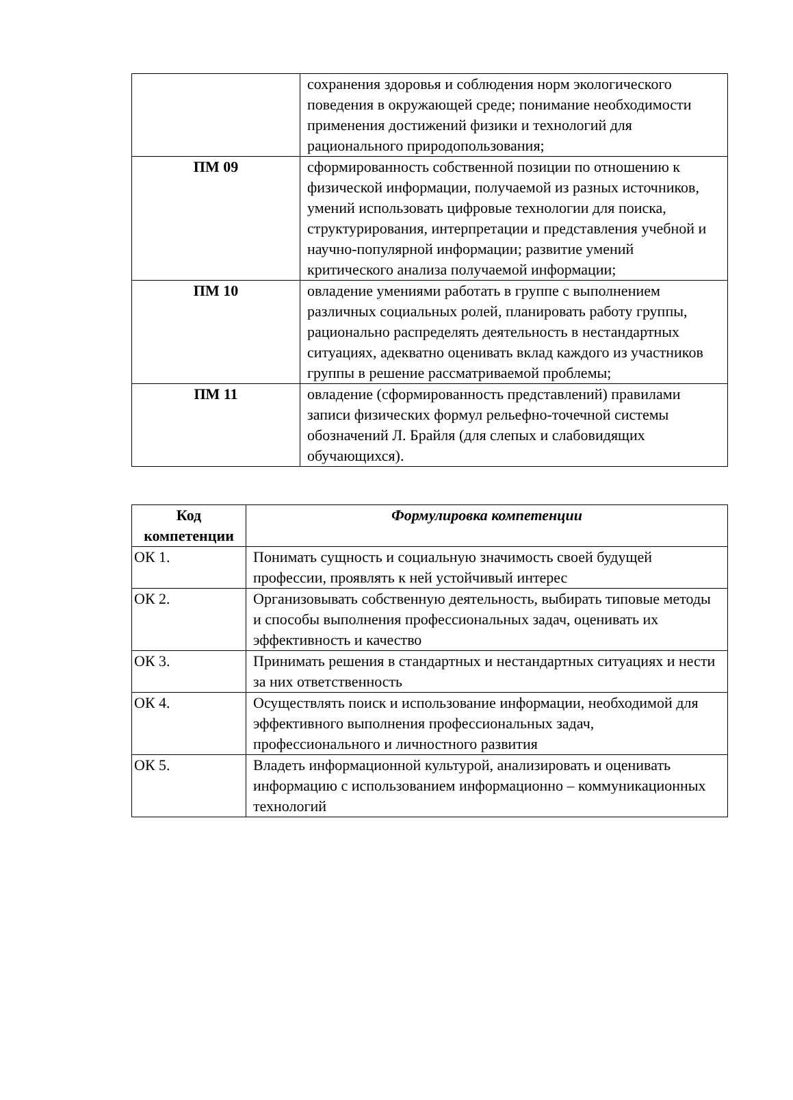| | сохранения здоровья и соблюдения норм экологического поведения в окружающей среде; понимание необходимости применения достижений физики и технологий для рационального природопользования; |
| ПМ 09 | сформированность собственной позиции по отношению к физической информации, получаемой из разных источников, умений использовать цифровые технологии для поиска, структурирования, интерпретации и представления учебной и научно-популярной информации; развитие умений критического анализа получаемой информации; |
| ПМ 10 | овладение умениями работать в группе с выполнением различных социальных ролей, планировать работу группы, рационально распределять деятельность в нестандартных ситуациях, адекватно оценивать вклад каждого из участников группы в решение рассматриваемой проблемы; |
| ПМ 11 | овладение (сформированность представлений) правилами записи физических формул рельефно-точечной системы обозначений Л. Брайля (для слепых и слабовидящих обучающихся). |
| Код компетенции | Формулировка компетенции |
| --- | --- |
| ОК 1. | Понимать сущность и социальную значимость своей будущей профессии, проявлять к ней устойчивый интерес |
| ОК 2. | Организовывать собственную деятельность, выбирать типовые методы и способы выполнения профессиональных задач, оценивать их эффективность и качество |
| ОК 3. | Принимать решения в стандартных и нестандартных ситуациях и нести за них ответственность |
| ОК 4. | Осуществлять поиск и использование информации, необходимой для эффективного выполнения профессиональных задач, профессионального и личностного развития |
| ОК 5. | Владеть информационной культурой, анализировать и оценивать информацию с использованием информационно – коммуникационных технологий |